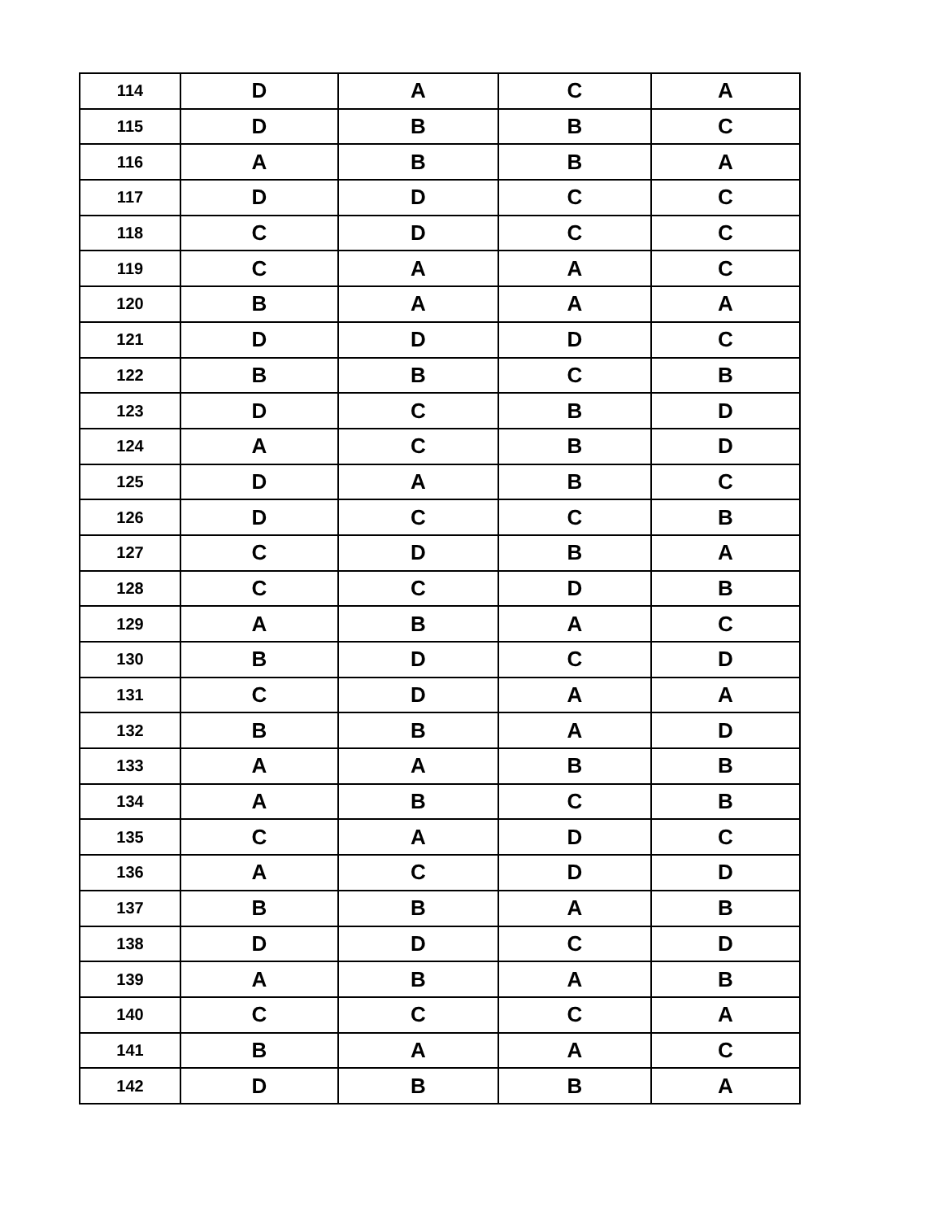| 114 | D | A | C | A |
| 115 | D | B | B | C |
| 116 | A | B | B | A |
| 117 | D | D | C | C |
| 118 | C | D | C | C |
| 119 | C | A | A | C |
| 120 | B | A | A | A |
| 121 | D | D | D | C |
| 122 | B | B | C | B |
| 123 | D | C | B | D |
| 124 | A | C | B | D |
| 125 | D | A | B | C |
| 126 | D | C | C | B |
| 127 | C | D | B | A |
| 128 | C | C | D | B |
| 129 | A | B | A | C |
| 130 | B | D | C | D |
| 131 | C | D | A | A |
| 132 | B | B | A | D |
| 133 | A | A | B | B |
| 134 | A | B | C | B |
| 135 | C | A | D | C |
| 136 | A | C | D | D |
| 137 | B | B | A | B |
| 138 | D | D | C | D |
| 139 | A | B | A | B |
| 140 | C | C | C | A |
| 141 | B | A | A | C |
| 142 | D | B | B | A |